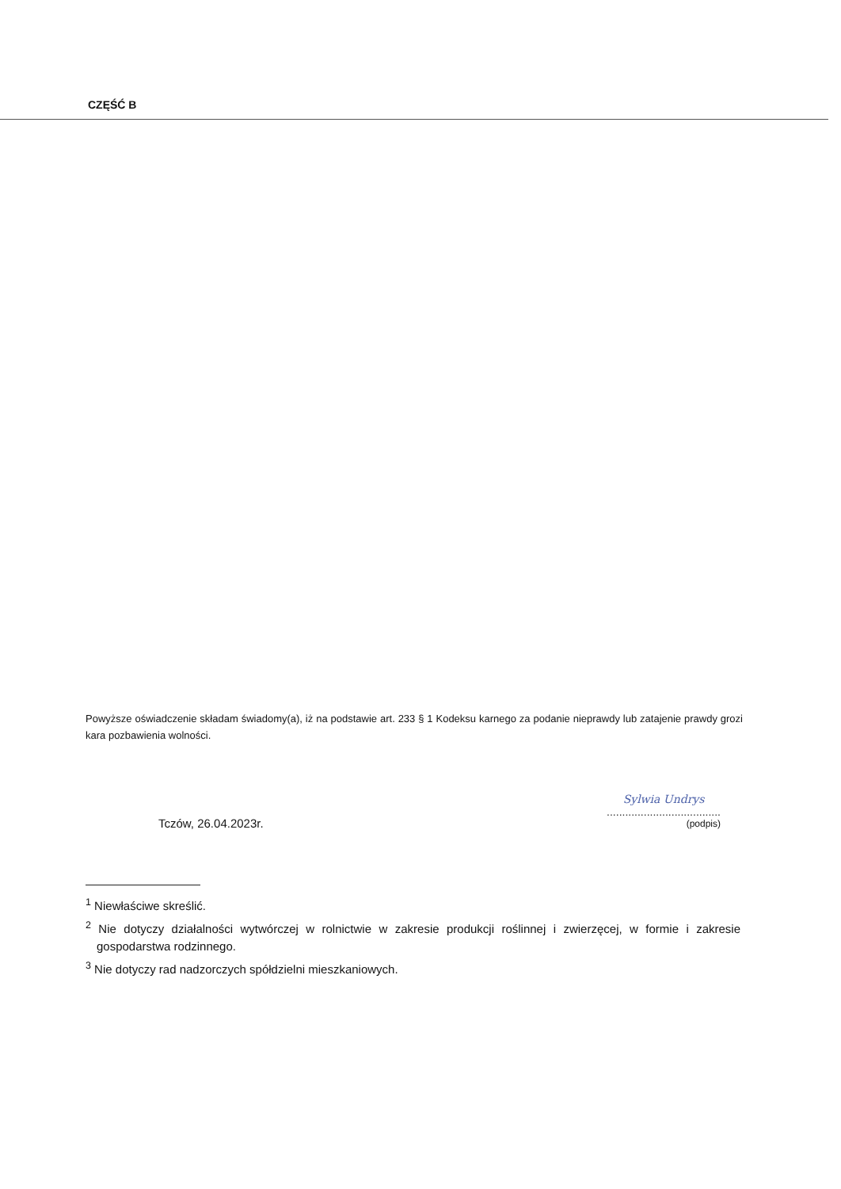CZĘŚĆ B
Powyższe oświadczenie składam świadomy(a), iż na podstawie art. 233 § 1 Kodeksu karnego za podanie nieprawdy lub zatajenie prawdy grozi kara pozbawienia wolności.
Tczów, 26.04.2023r.
Sylwia Undrys.....................................
(podpis)
<sup>1</sup> Niewłaściwe skreślić.
<sup>2</sup> Nie dotyczy działalności wytwórczej w rolnictwie w zakresie produkcji roślinnej i zwierzęcej, w formie i zakresie gospodarstwa rodzinnego.
<sup>3</sup> Nie dotyczy rad nadzorczych spółdzielni mieszkaniowych.